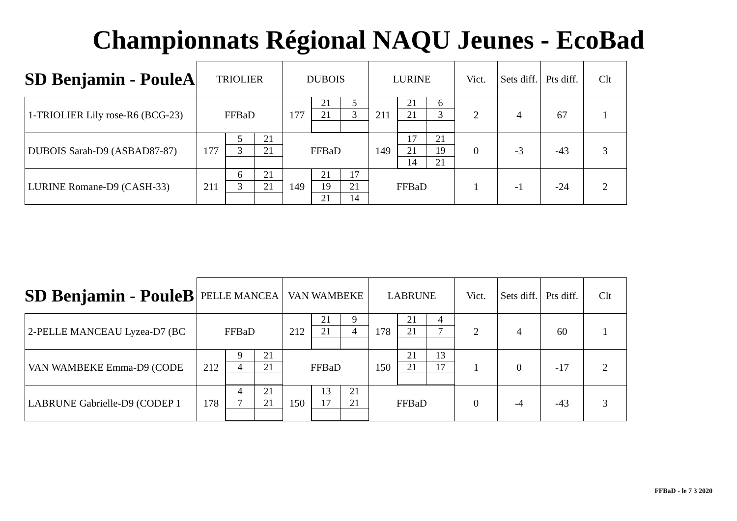Championnats Régional NAQU Jeunes - EcoBad
SD Benjamin - PouleA
| | TRIOLIER | | DUBOIS | | LURINE | | Vict. | Sets diff. | Pts diff. | Clt |
| 1-TRIOLIER Lily rose-R6 (BCG-23) | FFBaD | | 177 | / 21 / 5 / / 21 / 3 / | 211 | / 21 / 6 / / 21 / 3 / | 2 | 4 | 67 | 1 |
| DUBOIS Sarah-D9 (ASBAD87-87) | 177 | / 5 / 21 / / 3 / 21 / | FFBaD | | 149 | / 17 / 21 / / 21 / 19 / / 14 / 21 / | 0 | -3 | -43 | 3 |
| LURINE Romane-D9 (CASH-33) | 211 | / 6 / 21 / / 3 / 21 / | 149 | / 21 / 17 / / 19 / 21 / / 21 / 14 / | FFBaD | | 1 | -1 | -24 | 2 |
SD Benjamin - PouleB
| | PELLE MANCEA | | VAN WAMBEKE | | LABRUNE | | Vict. | Sets diff. | Pts diff. | Clt |
| 2-PELLE MANCEAU Lyzea-D7 (BC | FFBaD | | 212 | / 21 / 9 / / 21 / 4 / | 178 | / 21 / 4 / / 21 / 7 / | 2 | 4 | 60 | 1 |
| VAN WAMBEKE Emma-D9 (CODE | 212 | / 9 / 21 / / 4 / 21 / | FFBaD | | 150 | / 21 / 13 / / 21 / 17 / | 1 | 0 | -17 | 2 |
| LABRUNE Gabrielle-D9 (CODEP 1 | 178 | / 4 / 21 / / 7 / 21 / | 150 | / 13 / 21 / / 17 / 21 / | FFBaD | | 0 | -4 | -43 | 3 |
FFBaD - le 7 3 2020